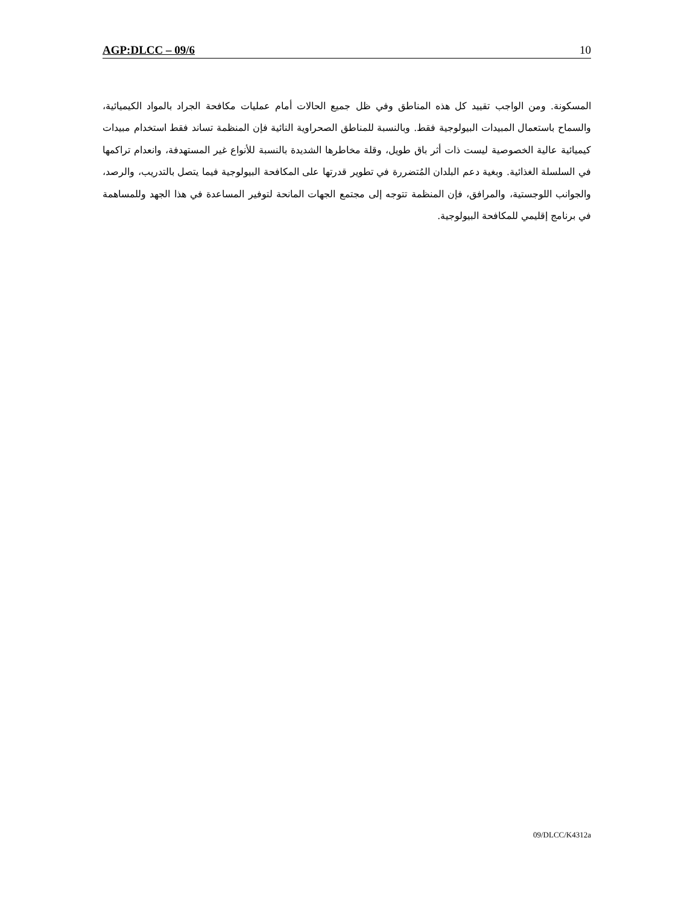AGP:DLCC – 09/6 10
المسكونة. ومن الواجب تقييد كل هذه المناطق وفي ظل جميع الحالات أمام عمليات مكافحة الجراد بالمواد الكيميائية، والسماح باستعمال المبيدات البيولوجية فقط. وبالنسبة للمناطق الصحراوية النائية فإن المنظمة تساند فقط استخدام مبيدات كيميائية عالية الخصوصية ليست ذات أثر باق طويل، وقلة مخاطرها الشديدة بالنسبة للأنواع غير المستهدفة، وانعدام تراكمها في السلسلة الغذائية. وبغية دعم البلدان المُتضررة في تطوير قدرتها على المكافحة البيولوجية فيما يتصل بالتدريب، والرصد، والجوانب اللوجستية، والمرافق، فإن المنظمة تتوجه إلى مجتمع الجهات المانحة لتوفير المساعدة في هذا الجهد وللمساهمة في برنامج إقليمي للمكافحة البيولوجية.
09/DLCC/K4312a